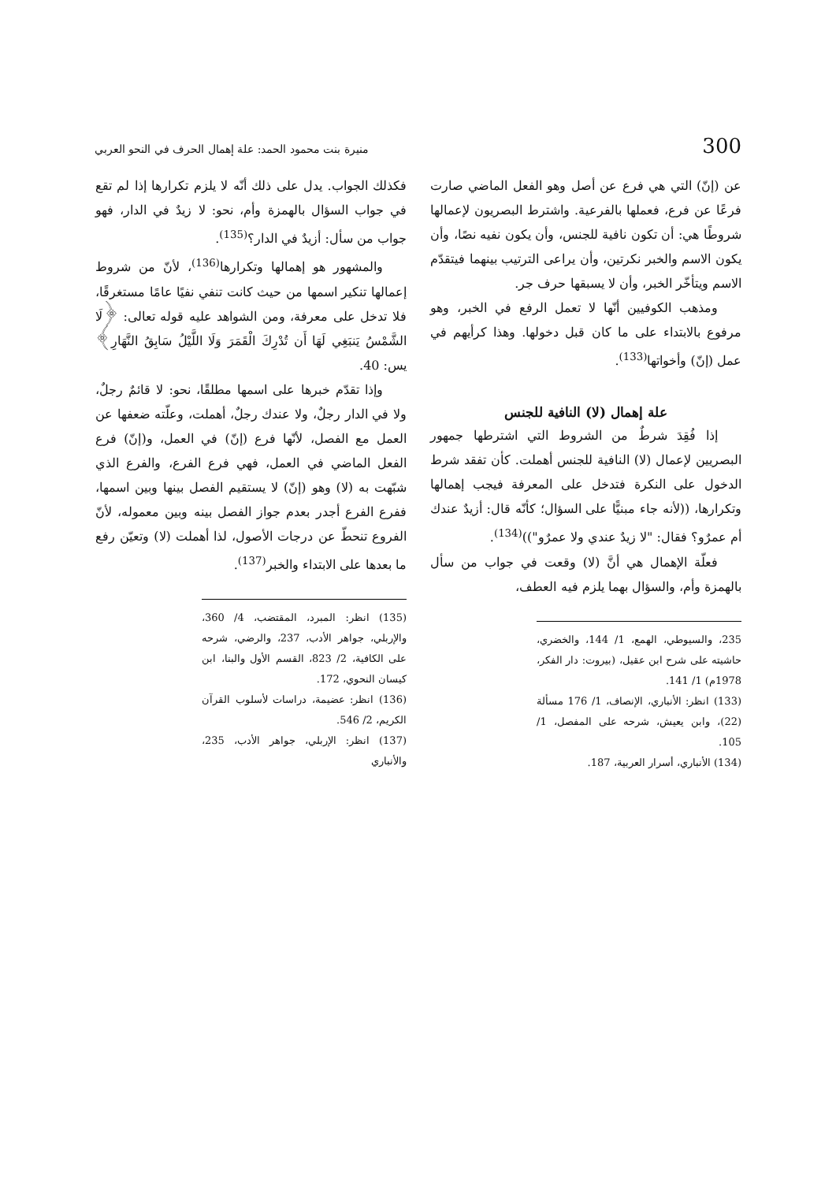300 منيرة بنت محمود الحمد: علة إهمال الحرف في النحو العربي
عن (إنّ) التي هي فرع عن أصل وهو الفعل الماضي صارت فرعًا عن فرع، فعملها بالفرعية. واشترط البصريون لإعمالها شروطًا هي: أن تكون نافية للجنس، وأن يكون نفيه نصًا، وأن يكون الاسم والخبر نكرتين، وأن يراعى الترتيب بينهما فيتقدّم الاسم ويتأخّر الخبر، وأن لا يسبقها حرف جر.
ومذهب الكوفيين أنّها لا تعمل الرفع في الخبر، وهو مرفوع بالابتداء على ما كان قبل دخولها. وهذا كرأيهم في عمل (إنّ) وأخواتها<sup>(133)</sup>.
علة إهمال (لا) النافية للجنس
إذا فُقِدَ شرطٌ من الشروط التي اشترطها جمهور البصريين لإعمال (لا) النافية للجنس أهملت. كأن تفقد شرط الدخول على النكرة فتدخل على المعرفة فيجب إهمالها وتكرارها، ((لأنه جاء مبنيًّا على السؤال؛ كأنّه قال: أزيدٌ عندك أم عمرٌو؟ فقال: "لا زيدٌ عندي ولا عمرٌو"))<sup>(134)</sup>.
فعلّة الإهمال هي أنَّ (لا) وقعت في جواب من سأل بالهمزة وأم، والسؤال بهما يلزم فيه العطف،
235، والسيوطي، الهمع، 1/ 144، والخضري، حاشيته على شرح ابن عقيل، (بيروت: دار الفكر، 1978م) 1/ 141.
(133) انظر: الأنباري، الإنصاف، 1/ 176 مسألة (22)، وابن يعيش، شرحه على المفصل، 1/ 105.
(134) الأنباري، أسرار العربية، 187.
فكذلك الجواب. يدل على ذلك أنّه لا يلزم تكرارها إذا لم تقع في جواب السؤال بالهمزة وأم، نحو: لا زيدٌ في الدار، فهو جواب من سأل: أزيدٌ في الدار؟<sup>(135)</sup>.
والمشهور هو إهمالها وتكرارها<sup>(136)</sup>، لأنّ من شروط إعمالها تنكير اسمها من حيث كانت تنفي نفيًا عامًا مستغرقًا، فلا تدخل على معرفة، ومن الشواهد عليه قوله تعالى: ﴿لَا الشَّمْسُ يَنبَغِي لَهَا أَن تُدْرِكَ الْقَمَرَ وَلَا اللَّيْلُ سَابِقُ النَّهَارِ﴾ يس: 40.
وإذا تقدّم خبرها على اسمها مطلقًا، نحو: لا قائمٌ رجلٌ، ولا في الدار رجلٌ، ولا عندك رجلٌ، أهملت، وعلّته ضعفها عن العمل مع الفصل، لأنّها فرع (إنّ) في العمل، و(إنّ) فرع الفعل الماضي في العمل، فهي فرع الفرع، والفرع الذي شبّهت به (لا) وهو (إنّ) لا يستقيم الفصل بينها وبين اسمها، ففرع الفرع أجدر بعدم جواز الفصل بينه وبين معموله، لأنّ الفروع تنحطّ عن درجات الأصول، لذا أهملت (لا) وتعيّن رفع ما بعدها على الابتداء والخبر<sup>(137)</sup>.
(135) انظر: المبرد، المقتضب، 4/ 360، والإربلي، جواهر الأدب، 237، والرضي، شرحه على الكافية، 2/ 823، القسم الأول والبنا، ابن كيسان النحوي، 172.
(136) انظر: عضيمة، دراسات لأسلوب القرآن الكريم، 2/ 546.
(137) انظر: الإربلي، جواهر الأدب، 235، والأنباري